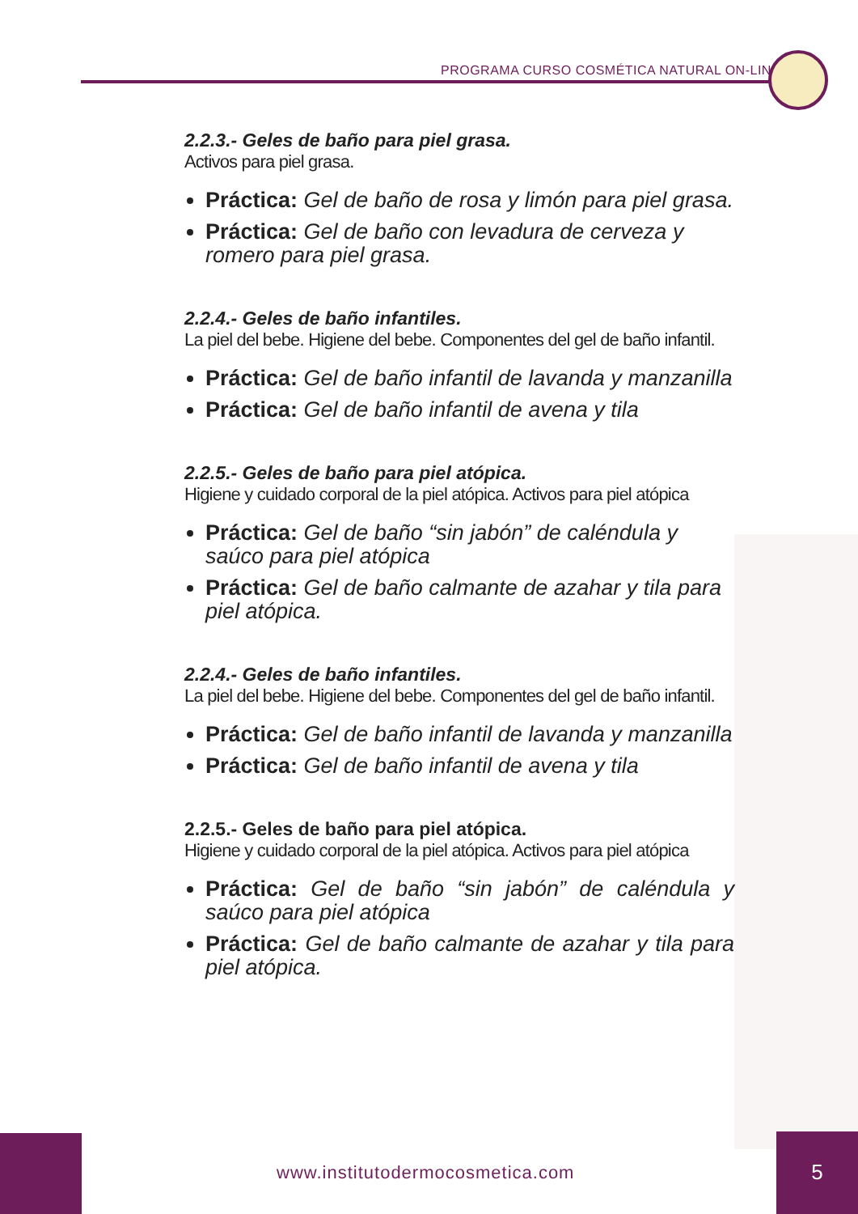PROGRAMA CURSO COSMÉTICA NATURAL ON-LINE
2.2.3.- Geles de baño para piel grasa.
Activos para piel grasa.
Práctica: Gel de baño de rosa y limón para piel grasa.
Práctica: Gel de baño con levadura de cerveza y romero para piel grasa.
2.2.4.- Geles de baño infantiles.
La piel del bebe. Higiene del bebe. Componentes del gel de baño infantil.
Práctica: Gel de baño infantil de lavanda y manzanilla
Práctica: Gel de baño infantil de avena y tila
2.2.5.- Geles de baño para piel atópica.
Higiene y cuidado corporal de la piel atópica. Activos para piel atópica
Práctica: Gel de baño “sin jabón” de caléndula y saúco para piel atópica
Práctica: Gel de baño calmante de azahar y tila para piel atópica.
2.2.4.- Geles de baño infantiles.
La piel del bebe. Higiene del bebe. Componentes del gel de baño infantil.
Práctica: Gel de baño infantil de lavanda y manzanilla
Práctica: Gel de baño infantil de avena y tila
2.2.5.- Geles de baño para piel atópica.
Higiene y cuidado corporal de la piel atópica. Activos para piel atópica
Práctica: Gel de baño “sin jabón” de caléndula y saúco para piel atópica
Práctica: Gel de baño calmante de azahar y tila para piel atópica.
www.institutodermocosmetica.com
5